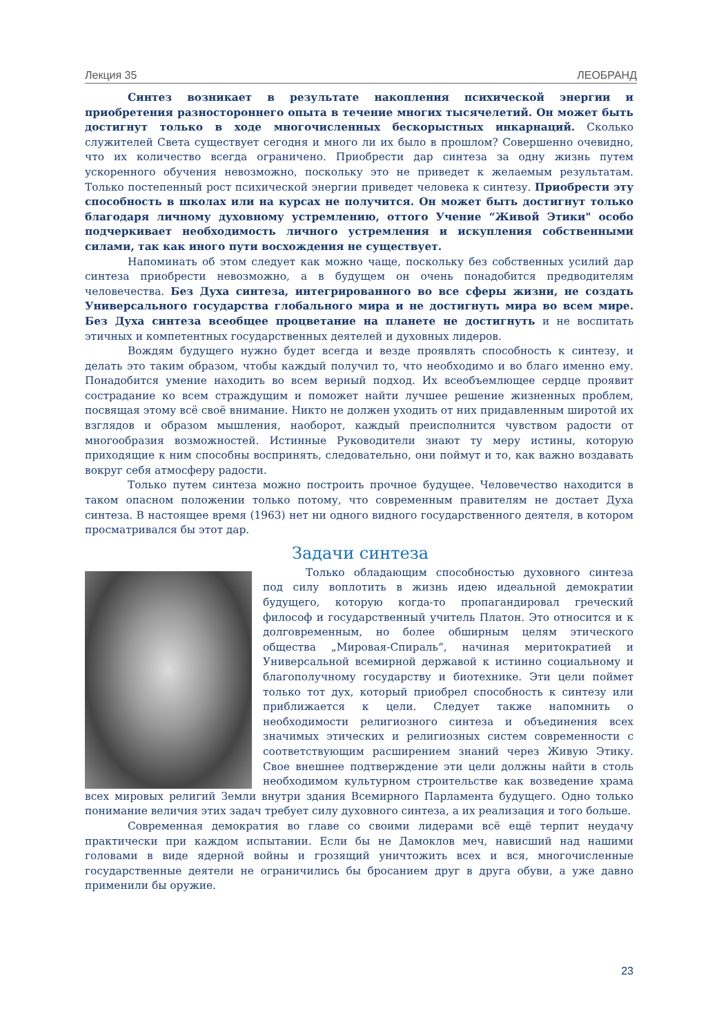Лекция 35 ЛЕОБРАНД
Синтез возникает в результате накопления психической энергии и приобретения разностороннего опыта в течение многих тысячелетий. Он может быть достигнут только в ходе многочисленных бескорыстных инкарнаций. Сколько служителей Света существует сегодня и много ли их было в прошлом? Совершенно очевидно, что их количество всегда ограничено. Приобрести дар синтеза за одну жизнь путем ускоренного обучения невозможно, поскольку это не приведет к желаемым результатам. Только постепенный рост психической энергии приведет человека к синтезу. Приобрести эту способность в школах или на курсах не получится. Он может быть достигнут только благодаря личному духовному устремлению, оттого Учение “Живой Этики" особо подчеркивает необходимость личного устремления и искупления собственными силами, так как иного пути восхождения не существует.
Напоминать об этом следует как можно чаще, поскольку без собственных усилий дар синтеза приобрести невозможно, а в будущем он очень понадобится предводителям человечества. Без Духа синтеза, интегрированного во все сферы жизни, не создать Универсального государства глобального мира и не достигнуть мира во всем мире. Без Духа синтеза всеобщее процветание на планете не достигнуть и не воспитать этичных и компетентных государственных деятелей и духовных лидеров.
Вождям будущего нужно будет всегда и везде проявлять способность к синтезу, и делать это таким образом, чтобы каждый получил то, что необходимо и во благо именно ему. Понадобится умение находить во всем верный подход. Их всеобъемлющее сердце проявит сострадание ко всем страждущим и поможет найти лучшее решение жизненных проблем, посвящая этому всё своё внимание. Никто не должен уходить от них придавленным широтой их взглядов и образом мышления, наоборот, каждый преисполнится чувством радости от многообразия возможностей. Истинные Руководители знают ту меру истины, которую приходящие к ним способны воспринять, следовательно, они поймут и то, как важно воздавать вокруг себя атмосферу радости.
Только путем синтеза можно построить прочное будущее. Человечество находится в таком опасном положении только потому, что современным правителям не достает Духа синтеза. В настоящее время (1963) нет ни одного видного государственного деятеля, в котором просматривался бы этот дар.
Задачи синтеза
Только обладающим способностью духовного синтеза под силу воплотить в жизнь идею идеальной демократии будущего, которую когда-то пропагандировал греческий философ и государственный учитель Платон. Это относится и к долговременным, но более обширным целям этического общества „Мировая-Спираль“, начиная меритократией и Универсальной всемирной державой к истинно социальному и благополучному государству и биотехнике. Эти цели поймет только тот дух, который приобрел способность к синтезу или приближается к цели. Следует также напомнить о необходимости религиозного синтеза и объединения всех значимых этических и религиозных систем современности с соответствующим расширением знаний через Живую Этику. Свое внешнее подтверждение эти цели должны найти в столь необходимом культурном строительстве как возведение храма всех мировых религий Земли внутри здания Всемирного Парламента будущего. Одно только понимание величия этих задач требует силу духовного синтеза, а их реализация и того больше.
Современная демократия во главе со своими лидерами всё ещё терпит неудачу практически при каждом испытании. Если бы не Дамоклов меч, нависший над нашими головами в виде ядерной войны и грозящий уничтожить всех и вся, многочисленные государственные деятели не ограничились бы бросанием друг в друга обуви, а уже давно применили бы оружие.
23